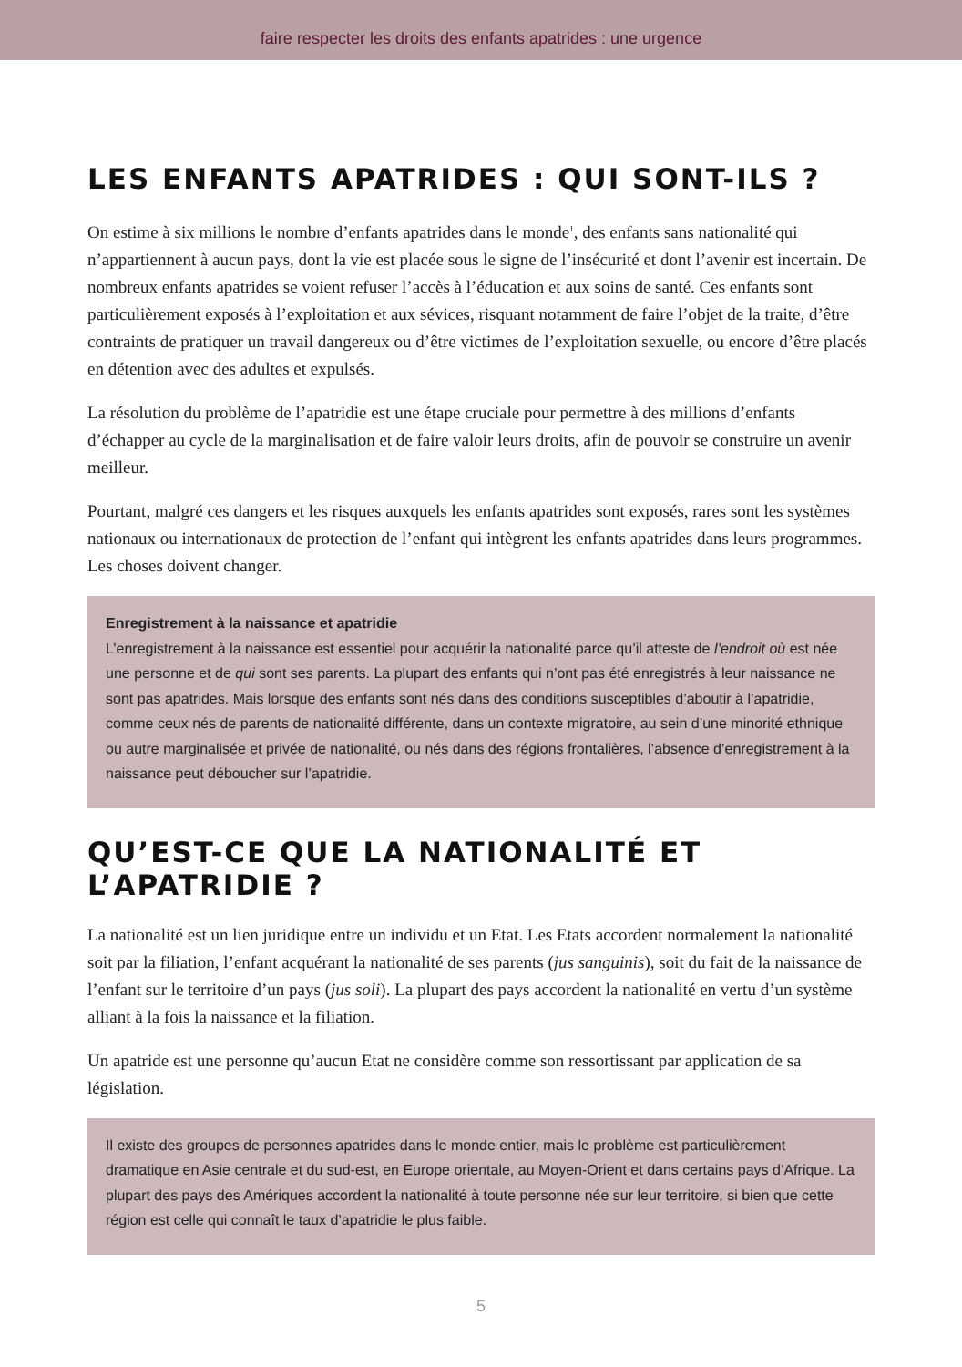faire respecter les droits des enfants apatrides : une urgence
LES ENFANTS APATRIDES : QUI SONT-ILS ?
On estime à six millions le nombre d’enfants apatrides dans le monde<sup>1</sup>, des enfants sans nationalité qui n’appartiennent à aucun pays, dont la vie est placée sous le signe de l’insécurité et dont l’avenir est incertain. De nombreux enfants apatrides se voient refuser l’accès à l’éducation et aux soins de santé. Ces enfants sont particulièrement exposés à l’exploitation et aux sévices, risquant notamment de faire l’objet de la traite, d’être contraints de pratiquer un travail dangereux ou d’être victimes de l’exploitation sexuelle, ou encore d’être placés en détention avec des adultes et expulsés.
La résolution du problème de l’apatridie est une étape cruciale pour permettre à des millions d’enfants d’échapper au cycle de la marginalisation et de faire valoir leurs droits, afin de pouvoir se construire un avenir meilleur.
Pourtant, malgré ces dangers et les risques auxquels les enfants apatrides sont exposés, rares sont les systèmes nationaux ou internationaux de protection de l’enfant qui intègrent les enfants apatrides dans leurs programmes. Les choses doivent changer.
Enregistrement à la naissance et apatridie
L’enregistrement à la naissance est essentiel pour acquérir la nationalité parce qu’il atteste de l’endroit où est née une personne et de qui sont ses parents. La plupart des enfants qui n’ont pas été enregistrés à leur naissance ne sont pas apatrides. Mais lorsque des enfants sont nés dans des conditions susceptibles d’aboutir à l’apatridie, comme ceux nés de parents de nationalité différente, dans un contexte migratoire, au sein d’une minorité ethnique ou autre marginalisée et privée de nationalité, ou nés dans des régions frontalières, l’absence d’enregistrement à la naissance peut déboucher sur l’apatridie.
QU’EST-CE QUE LA NATIONALITÉ ET L’APATRIDIE ?
La nationalité est un lien juridique entre un individu et un Etat. Les Etats accordent normalement la nationalité soit par la filiation, l’enfant acquérant la nationalité de ses parents (jus sanguinis), soit du fait de la naissance de l’enfant sur le territoire d’un pays (jus soli). La plupart des pays accordent la nationalité en vertu d’un système alliant à la fois la naissance et la filiation.
Un apatride est une personne qu’aucun Etat ne considère comme son ressortissant par application de sa législation.
Il existe des groupes de personnes apatrides dans le monde entier, mais le problème est particulièrement dramatique en Asie centrale et du sud-est, en Europe orientale, au Moyen-Orient et dans certains pays d’Afrique. La plupart des pays des Amériques accordent la nationalité à toute personne née sur leur territoire, si bien que cette région est celle qui connaît le taux d’apatridie le plus faible.
5